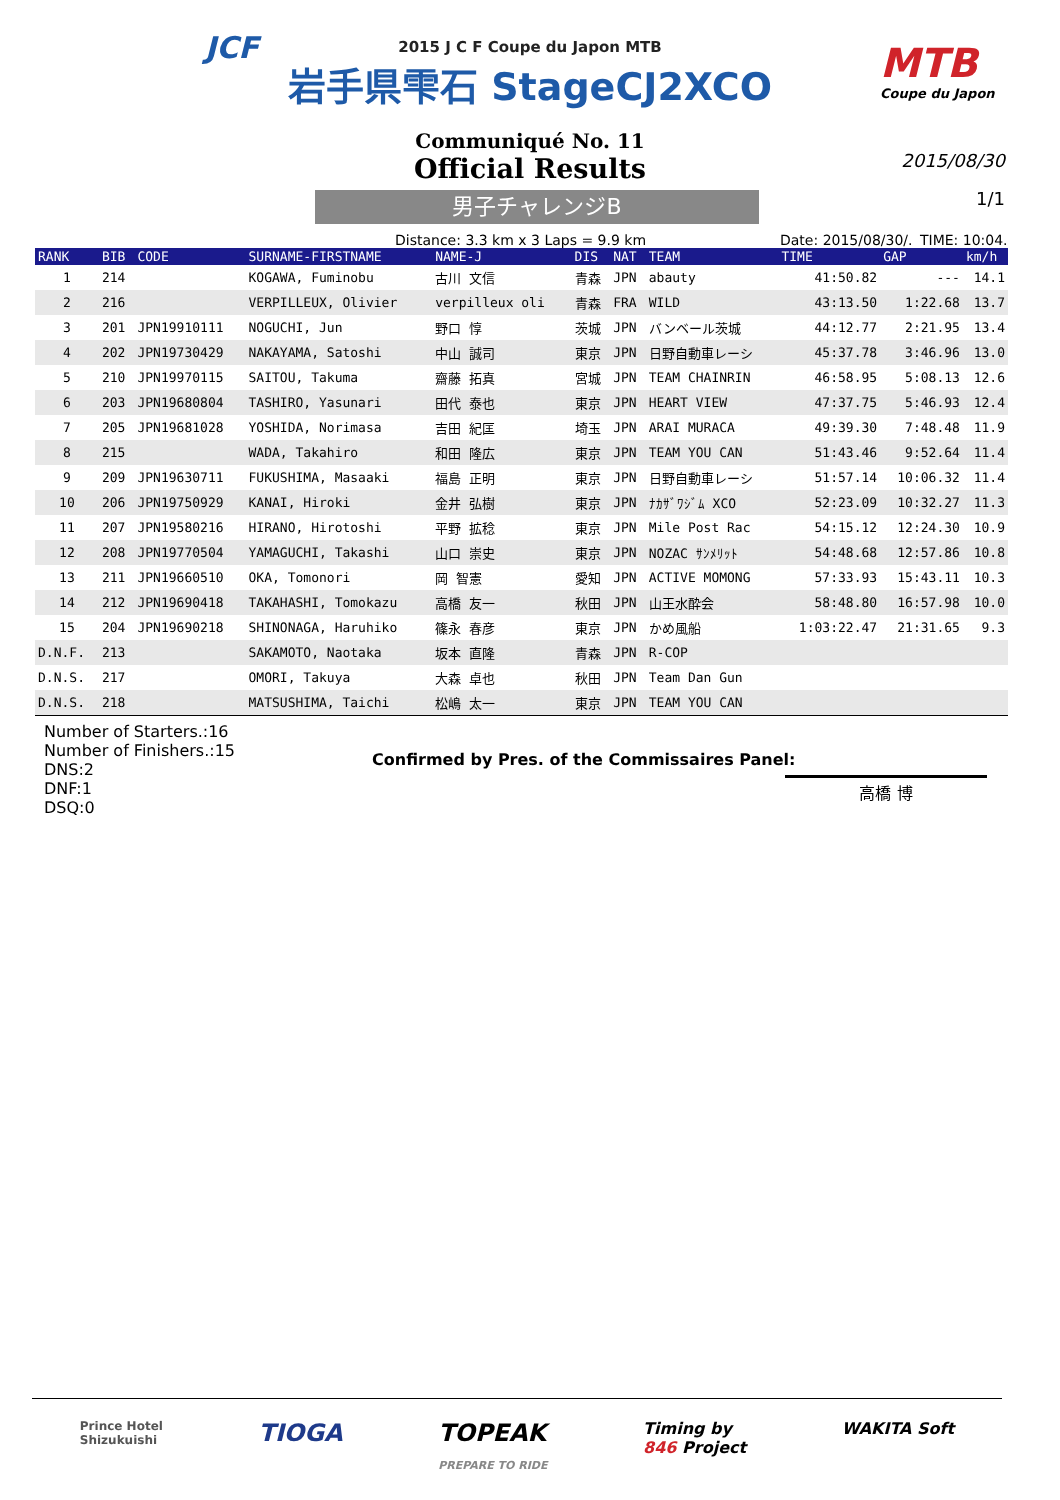JCF
MTB
Coupe du Japon
2015 J C F Coupe du Japon MTB
岩手県雫石 StageCJ2XCO
2015/08/30
1/1
Communiqué No. 11
Official Results
男子チャレンジB
Distance: 3.3 km x 3 Laps = 9.9 km Date: 2015/08/30/. TIME: 10:04.
| RANK | BIB | CODE | SURNAME-FIRSTNAME | NAME-J | DIS | NAT | TEAM | TIME | GAP | km/h |
| --- | --- | --- | --- | --- | --- | --- | --- | --- | --- | --- |
| 1 | 214 | | KOGAWA, Fuminobu | 古川 文信 | 青森 | JPN | abauty | 41:50.82 | --- | 14.1 |
| 2 | 216 | | VERPILLEUX, Olivier | verpilleux oli | 青森 | FRA | WILD | 43:13.50 | 1:22.68 | 13.7 |
| 3 | 201 | JPN19910111 | NOGUCHI, Jun | 野口 惇 | 茨城 | JPN | バンベール茨城 | 44:12.77 | 2:21.95 | 13.4 |
| 4 | 202 | JPN19730429 | NAKAYAMA, Satoshi | 中山 誠司 | 東京 | JPN | 日野自動車レーシ | 45:37.78 | 3:46.96 | 13.0 |
| 5 | 210 | JPN19970115 | SAITOU, Takuma | 齋藤 拓真 | 宮城 | JPN | TEAM CHAINRIN | 46:58.95 | 5:08.13 | 12.6 |
| 6 | 203 | JPN19680804 | TASHIRO, Yasunari | 田代 泰也 | 東京 | JPN | HEART VIEW | 47:37.75 | 5:46.93 | 12.4 |
| 7 | 205 | JPN19681028 | YOSHIDA, Norimasa | 吉田 紀匡 | 埼玉 | JPN | ARAI MURACA | 49:39.30 | 7:48.48 | 11.9 |
| 8 | 215 | | WADA, Takahiro | 和田 隆広 | 東京 | JPN | TEAM YOU CAN | 51:43.46 | 9:52.64 | 11.4 |
| 9 | 209 | JPN19630711 | FUKUSHIMA, Masaaki | 福島 正明 | 東京 | JPN | 日野自動車レーシ | 51:57.14 | 10:06.32 | 11.4 |
| 10 | 206 | JPN19750929 | KANAI, Hiroki | 金井 弘樹 | 東京 | JPN | ﾅｶｻﾞﾜｼﾞﾑ XCO | 52:23.09 | 10:32.27 | 11.3 |
| 11 | 207 | JPN19580216 | HIRANO, Hirotoshi | 平野 拡稔 | 東京 | JPN | Mile Post Rac | 54:15.12 | 12:24.30 | 10.9 |
| 12 | 208 | JPN19770504 | YAMAGUCHI, Takashi | 山口 崇史 | 東京 | JPN | NOZAC ｻﾝﾒﾘｯﾄ | 54:48.68 | 12:57.86 | 10.8 |
| 13 | 211 | JPN19660510 | OKA, Tomonori | 岡 智憲 | 愛知 | JPN | ACTIVE MOMONG | 57:33.93 | 15:43.11 | 10.3 |
| 14 | 212 | JPN19690418 | TAKAHASHI, Tomokazu | 高橋 友一 | 秋田 | JPN | 山王水酔会 | 58:48.80 | 16:57.98 | 10.0 |
| 15 | 204 | JPN19690218 | SHINONAGA, Haruhiko | 篠永 春彦 | 東京 | JPN | かめ風船 | 1:03:22.47 | 21:31.65 | 9.3 |
| D.N.F. | 213 | | SAKAMOTO, Naotaka | 坂本 直隆 | 青森 | JPN | R-COP | | | |
| D.N.S. | 217 | | OMORI, Takuya | 大森 卓也 | 秋田 | JPN | Team Dan Gun | | | |
| D.N.S. | 218 | | MATSUSHIMA, Taichi | 松嶋 太一 | 東京 | JPN | TEAM YOU CAN | | | |
Number of Starters.:16
Number of Finishers.:15
DNS:2
DNF:1
DSQ:0
Confirmed by Pres. of the Commissaires Panel:
高橋 博
Prince Hotel
Shizukuishi TIOGA TOPEAK
PREPARE TO RIDE Timing by
846 Project WAKITA Soft